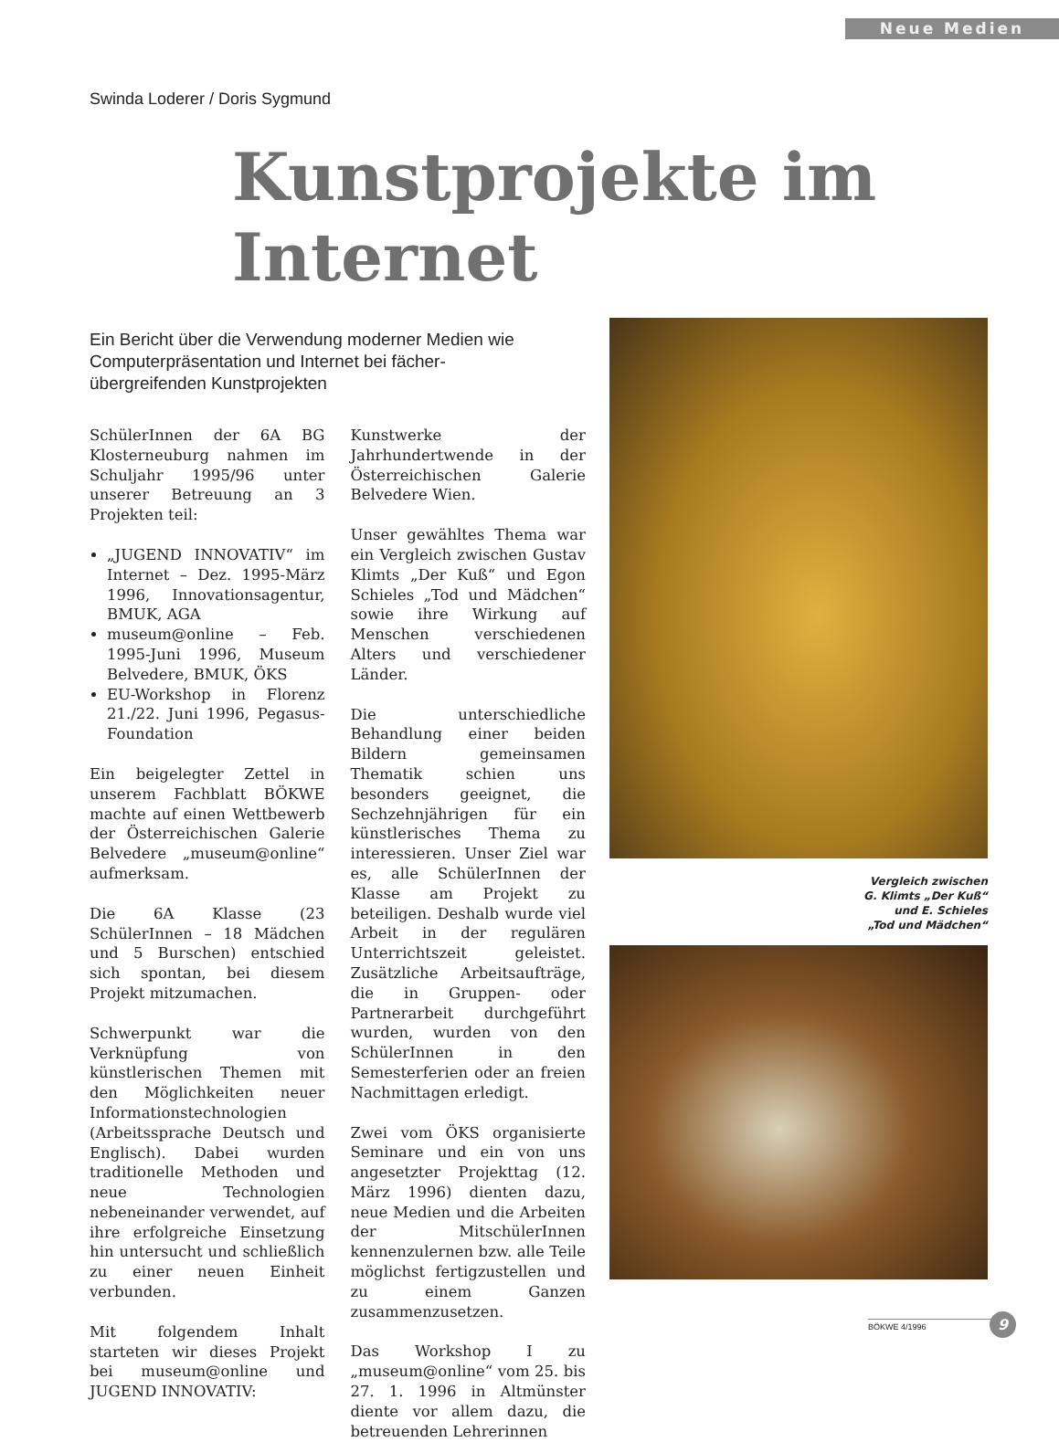Neue Medien
Swinda Loderer / Doris Sygmund
Kunstprojekte im
Internet
Ein Bericht über die Verwendung moderner Medien wie Computerpräsentation und Internet bei fächer­übergreifenden Kunstprojekten
SchülerInnen der 6A BG Klosterneuburg nahmen im Schuljahr 1995/96 unter unserer Betreuung an 3 Projekten teil:
„JUGEND INNOVATIV“ im Internet – Dez. 1995-März 1996, Innovationsagentur, BMUK, AGA
museum@online – Feb. 1995-Juni 1996, Museum Belvedere, BMUK, ÖKS
EU-Workshop in Florenz 21./22. Juni 1996, Pegasus-Foundation
Ein beigelegter Zettel in unserem Fachblatt BÖKWE machte auf einen Wettbewerb der Österreichischen Galerie Belvedere „museum@online“ aufmerksam.
Die 6A Klasse (23 SchülerInnen – 18 Mädchen und 5 Burschen) entschied sich spontan, bei diesem Projekt mitzumachen.
Schwerpunkt war die Verknüpfung von künstlerischen Themen mit den Möglichkeiten neuer Informationstechnologien (Arbeitssprache Deutsch und Englisch). Dabei wurden traditionelle Methoden und neue Technologien nebeneinander verwendet, auf ihre erfolgreiche Einsetzung hin untersucht und schließlich zu einer neuen Einheit verbunden.
Mit folgendem Inhalt starteten wir dieses Projekt bei museum@online und JUGEND INNOVATIV:
Kunstwerke der Jahrhundertwende in der Österreichischen Galerie Belvedere Wien.
Unser gewähltes Thema war ein Vergleich zwischen Gustav Klimts „Der Kuß“ und Egon Schieles „Tod und Mädchen“ sowie ihre Wirkung auf Menschen verschiedenen Alters und verschiedener Länder.
Die unterschiedliche Behandlung einer beiden Bildern gemeinsamen Thematik schien uns besonders geeignet, die Sechzehnjährigen für ein künstlerisches Thema zu interessieren. Unser Ziel war es, alle SchülerInnen der Klasse am Projekt zu beteiligen. Deshalb wurde viel Arbeit in der regulären Unterrichtszeit geleistet. Zusätzliche Arbeitsaufträge, die in Gruppen- oder Partnerarbeit durchgeführt wurden, wurden von den SchülerInnen in den Semesterferien oder an freien Nachmittagen erledigt.
Zwei vom ÖKS organisierte Seminare und ein von uns angesetzter Projekttag (12. März 1996) dienten dazu, neue Medien und die Arbeiten der MitschülerInnen kennenzulernen bzw. alle Teile möglichst fertigzustellen und zu einem Ganzen zusammenzusetzen.
Das Workshop I zu „museum@online“ vom 25. bis 27. 1. 1996 in Altmünster diente vor allem dazu, die betreuenden Lehrerinnen
Vergleich zwischen
G. Klimts „Der Kuß“
und E. Schieles
„Tod und Mädchen“
BÖKWE 4/1996 9